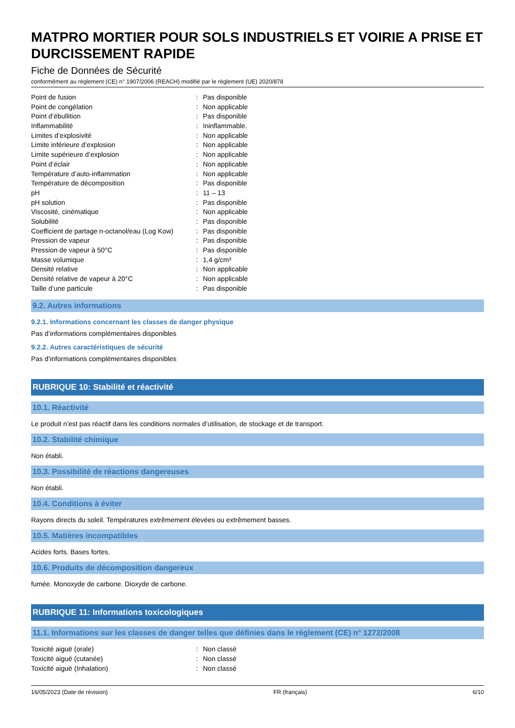MATPRO MORTIER POUR SOLS INDUSTRIELS ET VOIRIE A PRISE ET DURCISSEMENT RAPIDE
Fiche de Données de Sécurité
conformément au règlement (CE) n° 1907/2006 (REACH) modifié par le règlement (UE) 2020/878
| Point de fusion | : | Pas disponible |
| Point de congélation | : | Non applicable |
| Point d’ébullition | : | Pas disponible |
| Inflammabilité | : | Ininflammable. |
| Limites d’explosivité | : | Non applicable |
| Limite inférieure d’explosion | : | Non applicable |
| Limite supérieure d’explosion | : | Non applicable |
| Point d’éclair | : | Non applicable |
| Température d’auto-inflammation | : | Non applicable |
| Température de décomposition | : | Pas disponible |
| pH | : | 11 – 13 |
| pH solution | : | Pas disponible |
| Viscosité, cinématique | : | Non applicable |
| Solubilité | : | Pas disponible |
| Coefficient de partage n-octanol/eau (Log Kow) | : | Pas disponible |
| Pression de vapeur | : | Pas disponible |
| Pression de vapeur à 50°C | : | Pas disponible |
| Masse volumique | : | 1,4 g/cm³ |
| Densité relative | : | Non applicable |
| Densité relative de vapeur à 20°C | : | Non applicable |
| Taille d’une particule | : | Pas disponible |
9.2. Autres informations
9.2.1. Informations concernant les classes de danger physique
Pas d’informations complémentaires disponibles
9.2.2. Autres caractéristiques de sécurité
Pas d’informations complémentaires disponibles
RUBRIQUE 10: Stabilité et réactivité
10.1. Réactivité
Le produit n’est pas réactif dans les conditions normales d’utilisation, de stockage et de transport.
10.2. Stabilité chimique
Non établi.
10.3. Possibilité de réactions dangereuses
Non établi.
10.4. Conditions à éviter
Rayons directs du soleil. Températures extrêmement élevées ou extrêmement basses.
10.5. Matières incompatibles
Acides forts. Bases fortes.
10.6. Produits de décomposition dangereux
fumée. Monoxyde de carbone. Dioxyde de carbone.
RUBRIQUE 11: Informations toxicologiques
11.1. Informations sur les classes de danger telles que définies dans le règlement (CE) n° 1272/2008
| Toxicité aiguë (orale) | : | Non classé |
| Toxicité aiguë (cutanée) | : | Non classé |
| Toxicité aiguë (Inhalation) | : | Non classé |
16/05/2023 (Date de révision) FR (français) 6/10